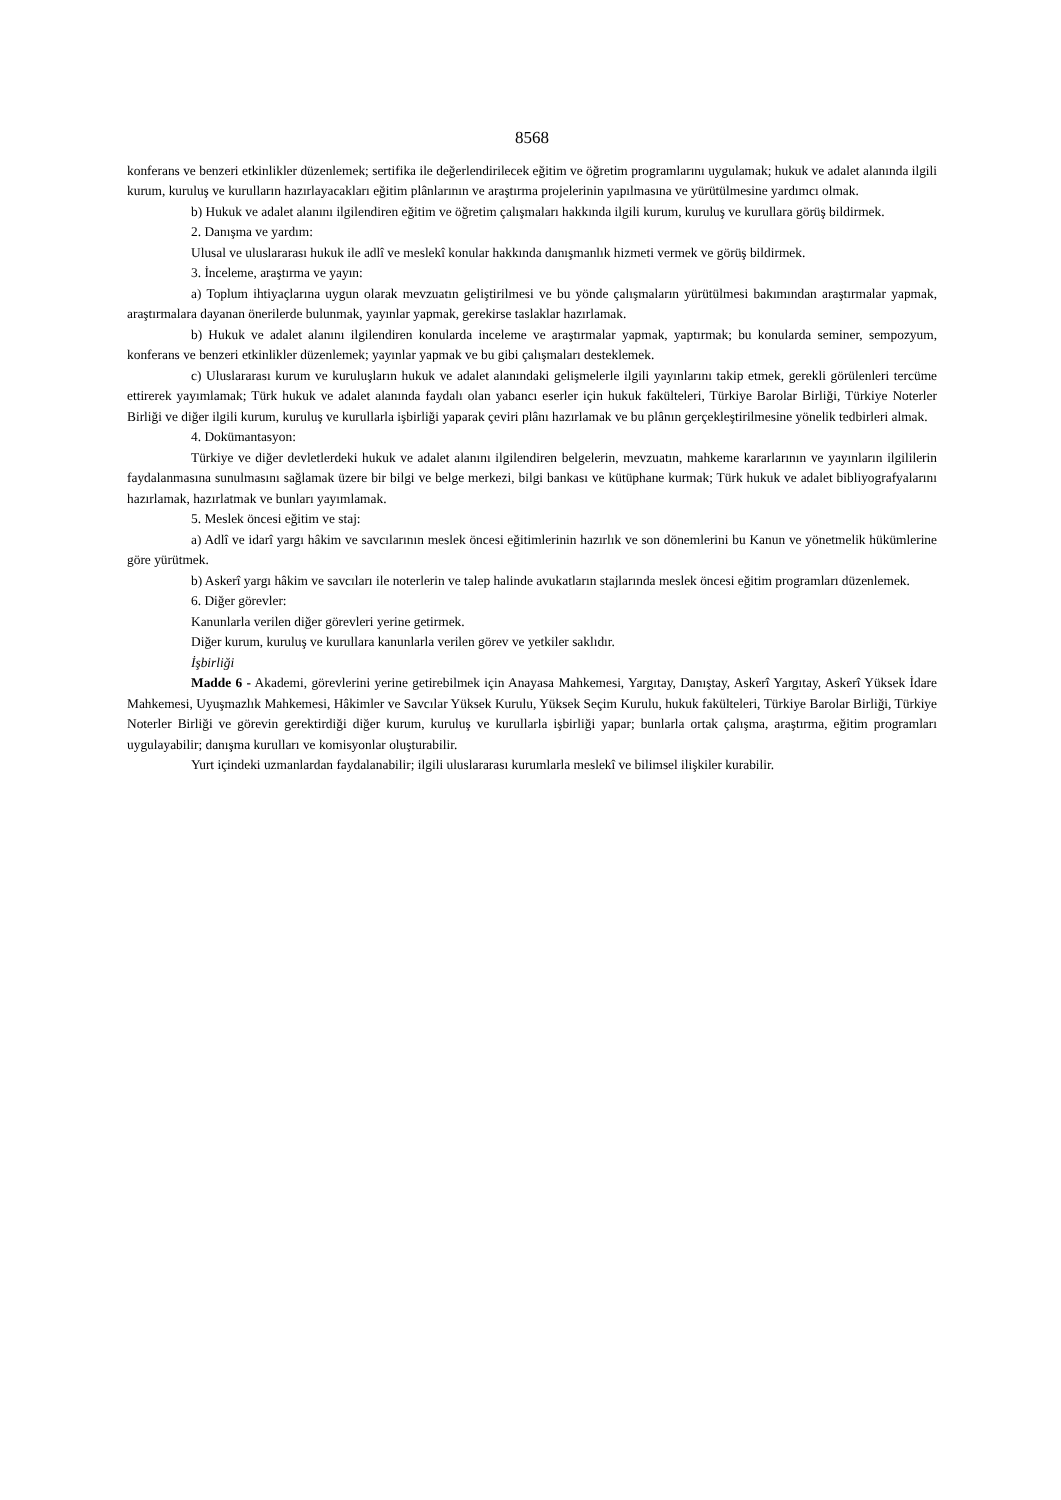8568
konferans ve benzeri etkinlikler düzenlemek; sertifika ile değerlendirilecek eğitim ve öğretim programlarını uygulamak; hukuk ve adalet alanında ilgili kurum, kuruluş ve kurulların hazırlayacakları eğitim plânlarının ve araştırma projelerinin yapılmasına ve yürütülmesine yardımcı olmak.
b) Hukuk ve adalet alanını ilgilendiren eğitim ve öğretim çalışmaları hakkında ilgili kurum, kuruluş ve kurullara görüş bildirmek.
2. Danışma ve yardım:
Ulusal ve uluslararası hukuk ile adlî ve meslekî konular hakkında danışmanlık hizmeti vermek ve görüş bildirmek.
3. İnceleme, araştırma ve yayın:
a) Toplum ihtiyaçlarına uygun olarak mevzuatın geliştirilmesi ve bu yönde çalışmaların yürütülmesi bakımından araştırmalar yapmak, araştırmalara dayanan önerilerde bulunmak, yayınlar yapmak, gerekirse taslaklar hazırlamak.
b) Hukuk ve adalet alanını ilgilendiren konularda inceleme ve araştırmalar yapmak, yaptırmak; bu konularda seminer, sempozyum, konferans ve benzeri etkinlikler düzenlemek; yayınlar yapmak ve bu gibi çalışmaları desteklemek.
c) Uluslararası kurum ve kuruluşların hukuk ve adalet alanındaki gelişmelerle ilgili yayınlarını takip etmek, gerekli görülenleri tercüme ettirerek yayımlamak; Türk hukuk ve adalet alanında faydalı olan yabancı eserler için hukuk fakülteleri, Türkiye Barolar Birliği, Türkiye Noterler Birliği ve diğer ilgili kurum, kuruluş ve kurullarla işbirliği yaparak çeviri plânı hazırlamak ve bu plânın gerçekleştirilmesine yönelik tedbirleri almak.
4. Dokümantasyon:
Türkiye ve diğer devletlerdeki hukuk ve adalet alanını ilgilendiren belgelerin, mevzuatın, mahkeme kararlarının ve yayınların ilgililerin faydalanmasına sunulmasını sağlamak üzere bir bilgi ve belge merkezi, bilgi bankası ve kütüphane kurmak; Türk hukuk ve adalet bibliyografyalarını hazırlamak, hazırlatmak ve bunları yayımlamak.
5. Meslek öncesi eğitim ve staj:
a) Adlî ve idarî yargı hâkim ve savcılarının meslek öncesi eğitimlerinin hazırlık ve son dönemlerini bu Kanun ve yönetmelik hükümlerine göre yürütmek.
b) Askerî yargı hâkim ve savcıları ile noterlerin ve talep halinde avukatların stajlarında meslek öncesi eğitim programları düzenlemek.
6. Diğer görevler:
Kanunlarla verilen diğer görevleri yerine getirmek.
Diğer kurum, kuruluş ve kurullara kanunlarla verilen görev ve yetkiler saklıdır.
İşbirliği
Madde 6 - Akademi, görevlerini yerine getirebilmek için Anayasa Mahkemesi, Yargıtay, Danıştay, Askerî Yargıtay, Askerî Yüksek İdare Mahkemesi, Uyuşmazlık Mahkemesi, Hâkimler ve Savcılar Yüksek Kurulu, Yüksek Seçim Kurulu, hukuk fakülteleri, Türkiye Barolar Birliği, Türkiye Noterler Birliği ve görevin gerektirdiği diğer kurum, kuruluş ve kurullarla işbirliği yapar; bunlarla ortak çalışma, araştırma, eğitim programları uygulayabilir; danışma kurulları ve komisyonlar oluşturabilir.
Yurt içindeki uzmanlardan faydalanabilir; ilgili uluslararası kurumlarla meslekî ve bilimsel ilişkiler kurabilir.